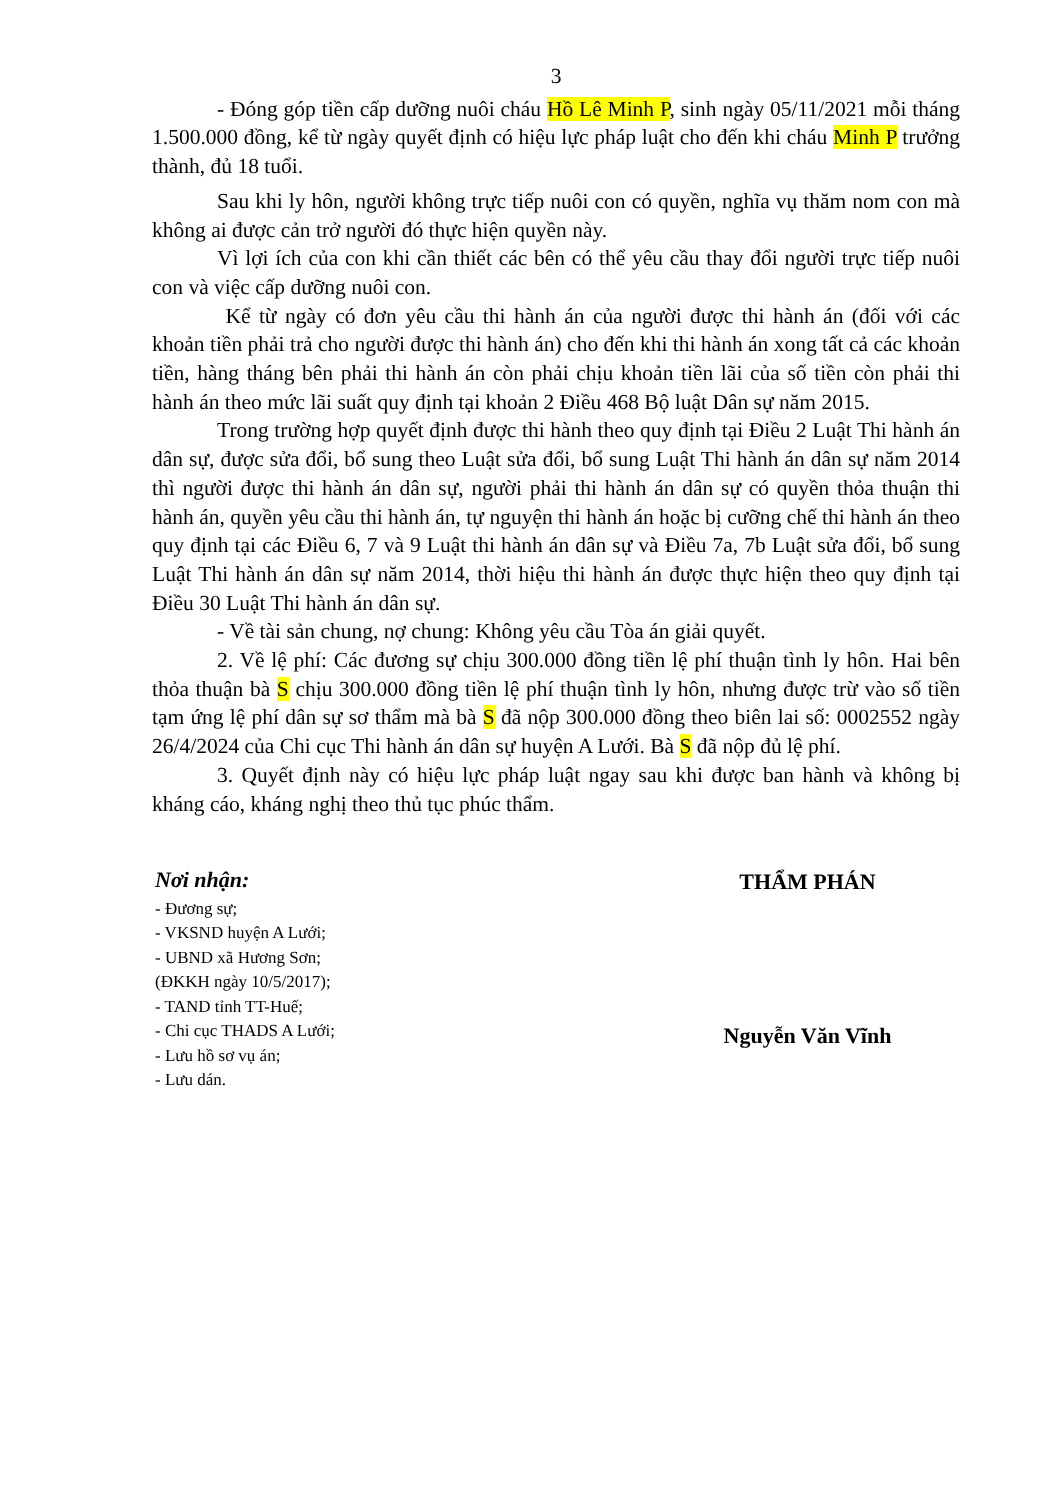3
- Đóng góp tiền cấp dưỡng nuôi cháu Hồ Lê Minh P, sinh ngày 05/11/2021 mỗi tháng 1.500.000 đồng, kể từ ngày quyết định có hiệu lực pháp luật cho đến khi cháu Minh P trưởng thành, đủ 18 tuổi.
Sau khi ly hôn, người không trực tiếp nuôi con có quyền, nghĩa vụ thăm nom con mà không ai được cản trở người đó thực hiện quyền này.
Vì lợi ích của con khi cần thiết các bên có thể yêu cầu thay đổi người trực tiếp nuôi con và việc cấp dưỡng nuôi con.
Kể từ ngày có đơn yêu cầu thi hành án của người được thi hành án (đối với các khoản tiền phải trả cho người được thi hành án) cho đến khi thi hành án xong tất cả các khoản tiền, hàng tháng bên phải thi hành án còn phải chịu khoản tiền lãi của số tiền còn phải thi hành án theo mức lãi suất quy định tại khoản 2 Điều 468 Bộ luật Dân sự năm 2015.
Trong trường hợp quyết định được thi hành theo quy định tại Điều 2 Luật Thi hành án dân sự, được sửa đổi, bổ sung theo Luật sửa đổi, bổ sung Luật Thi hành án dân sự năm 2014 thì người được thi hành án dân sự, người phải thi hành án dân sự có quyền thỏa thuận thi hành án, quyền yêu cầu thi hành án, tự nguyện thi hành án hoặc bị cưỡng chế thi hành án theo quy định tại các Điều 6, 7 và 9 Luật thi hành án dân sự và Điều 7a, 7b Luật sửa đổi, bổ sung Luật Thi hành án dân sự năm 2014, thời hiệu thi hành án được thực hiện theo quy định tại Điều 30 Luật Thi hành án dân sự.
- Về tài sản chung, nợ chung: Không yêu cầu Tòa án giải quyết.
2. Về lệ phí: Các đương sự chịu 300.000 đồng tiền lệ phí thuận tình ly hôn. Hai bên thỏa thuận bà S chịu 300.000 đồng tiền lệ phí thuận tình ly hôn, nhưng được trừ vào số tiền tạm ứng lệ phí dân sự sơ thẩm mà bà S đã nộp 300.000 đồng theo biên lai số: 0002552 ngày 26/4/2024 của Chi cục Thi hành án dân sự huyện A Lưới. Bà S đã nộp đủ lệ phí.
3. Quyết định này có hiệu lực pháp luật ngay sau khi được ban hành và không bị kháng cáo, kháng nghị theo thủ tục phúc thẩm.
Nơi nhận:
- Đương sự;
- VKSND huyện A Lưới;
- UBND xã Hương Sơn;
(ĐKKH ngày 10/5/2017);
- TAND tỉnh TT-Huế;
- Chi cục THADS A Lưới;
- Lưu hồ sơ vụ án;
- Lưu dán.
THẨM PHÁN
Nguyễn Văn Vĩnh